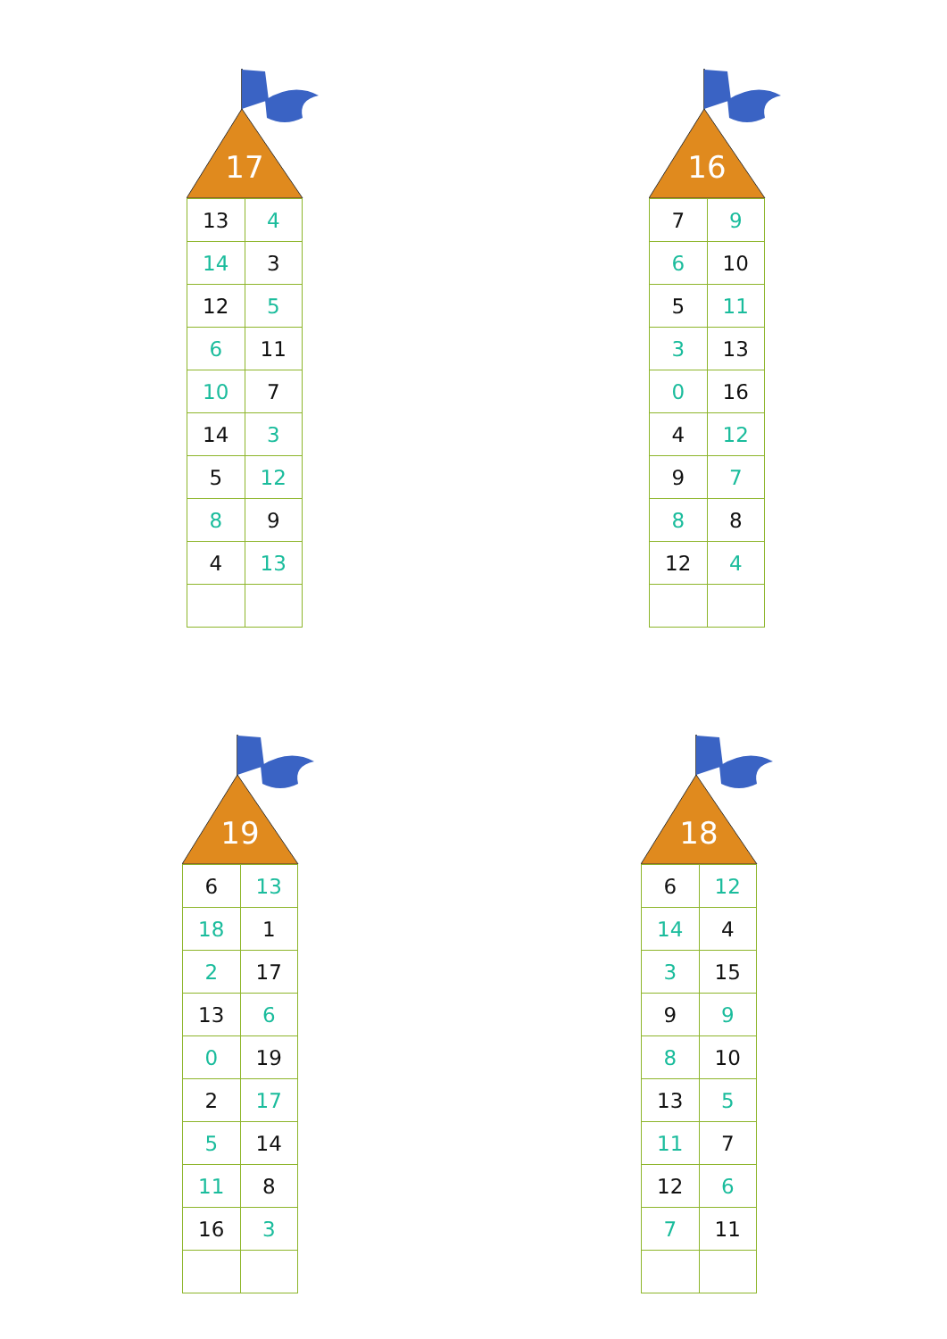17
| 13 | 4 |
| 14 | 3 |
| 12 | 5 |
| 6 | 11 |
| 10 | 7 |
| 14 | 3 |
| 5 | 12 |
| 8 | 9 |
| 4 | 13 |
16
| 7 | 9 |
| 6 | 10 |
| 5 | 11 |
| 3 | 13 |
| 0 | 16 |
| 4 | 12 |
| 9 | 7 |
| 8 | 8 |
| 12 | 4 |
19
| 6 | 13 |
| 18 | 1 |
| 2 | 17 |
| 13 | 6 |
| 0 | 19 |
| 2 | 17 |
| 5 | 14 |
| 11 | 8 |
| 16 | 3 |
18
| 6 | 12 |
| 14 | 4 |
| 3 | 15 |
| 9 | 9 |
| 8 | 10 |
| 13 | 5 |
| 11 | 7 |
| 12 | 6 |
| 7 | 11 |